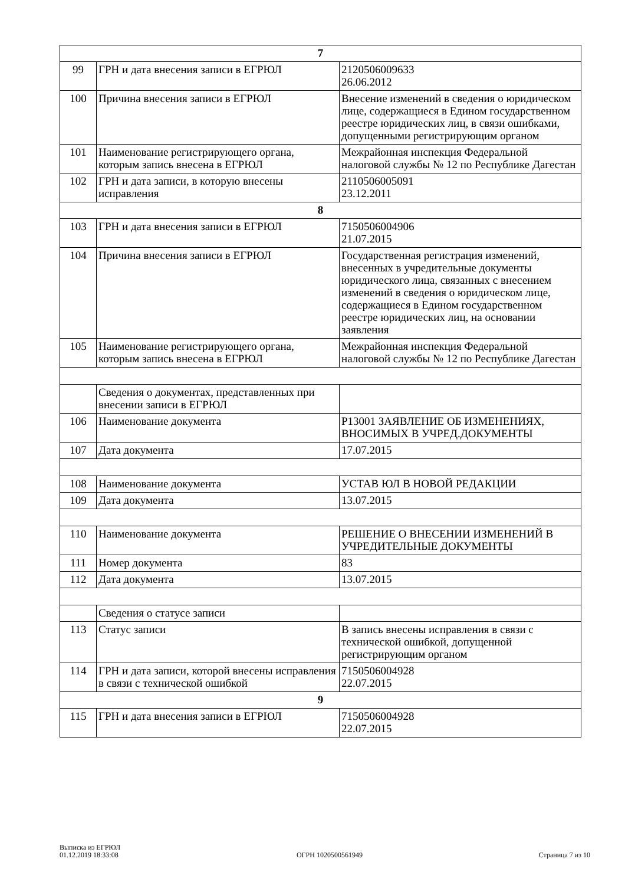| 7 | | |
| 99 | ГРН и дата внесения записи в ЕГРЮЛ | 2120506009633 26.06.2012 |
| 100 | Причина внесения записи в ЕГРЮЛ | Внесение изменений в сведения о юридическом лице, содержащиеся в Едином государственном реестре юридических лиц, в связи ошибками, допущенными регистрирующим органом |
| 101 | Наименование регистрирующего органа, которым запись внесена в ЕГРЮЛ | Межрайонная инспекция Федеральной налоговой службы № 12 по Республике Дагестан |
| 102 | ГРН и дата записи, в которую внесены исправления | 2110506005091 23.12.2011 |
| 8 | | |
| 103 | ГРН и дата внесения записи в ЕГРЮЛ | 7150506004906 21.07.2015 |
| 104 | Причина внесения записи в ЕГРЮЛ | Государственная регистрация изменений, внесенных в учредительные документы юридического лица, связанных с внесением изменений в сведения о юридическом лице, содержащиеся в Едином государственном реестре юридических лиц, на основании заявления |
| 105 | Наименование регистрирующего органа, которым запись внесена в ЕГРЮЛ | Межрайонная инспекция Федеральной налоговой службы № 12 по Республике Дагестан |
| | Сведения о документах, представленных при внесении записи в ЕГРЮЛ | |
| 106 | Наименование документа | Р13001 ЗАЯВЛЕНИЕ ОБ ИЗМЕНЕНИЯХ, ВНОСИМЫХ В УЧРЕД.ДОКУМЕНТЫ |
| 107 | Дата документа | 17.07.2015 |
| 108 | Наименование документа | УСТАВ ЮЛ В НОВОЙ РЕДАКЦИИ |
| 109 | Дата документа | 13.07.2015 |
| 110 | Наименование документа | РЕШЕНИЕ О ВНЕСЕНИИ ИЗМЕНЕНИЙ В УЧРЕДИТЕЛЬНЫЕ ДОКУМЕНТЫ |
| 111 | Номер документа | 83 |
| 112 | Дата документа | 13.07.2015 |
| | Сведения о статусе записи | |
| 113 | Статус записи | В запись внесены исправления в связи с технической ошибкой, допущенной регистрирующим органом |
| 114 | ГРН и дата записи, которой внесены исправления в связи с технической ошибкой | 7150506004928 22.07.2015 |
| 9 | | |
| 115 | ГРН и дата внесения записи в ЕГРЮЛ | 7150506004928 22.07.2015 |
Выписка из ЕГРЮЛ
01.12.2019 18:33:08
ОГРН 1020500561949
Страница 7 из 10